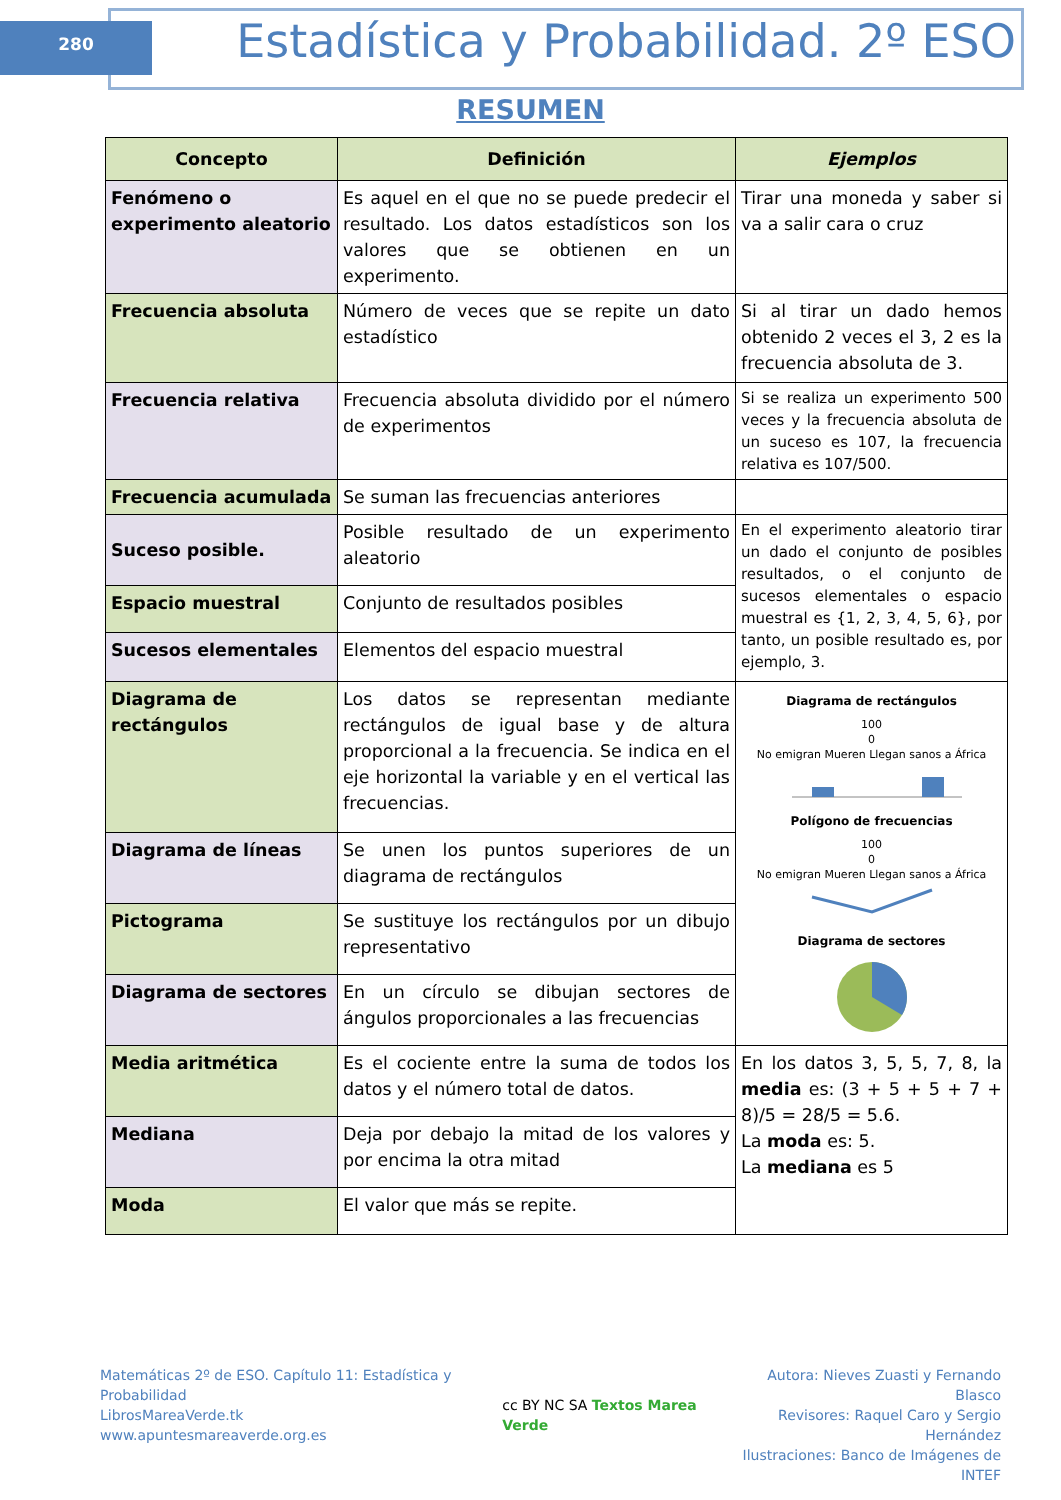280
Estadística y Probabilidad. 2º ESO
RESUMEN
| Concepto | Definición | Ejemplos |
| --- | --- | --- |
| Fenómeno o experimento aleatorio | Es aquel en el que no se puede predecir el resultado. Los datos estadísticos son los valores que se obtienen en un experimento. | Tirar una moneda y saber si va a salir cara o cruz |
| Frecuencia absoluta | Número de veces que se repite un dato estadístico | Si al tirar un dado hemos obtenido 2 veces el 3, 2 es la frecuencia absoluta de 3. |
| Frecuencia relativa | Frecuencia absoluta dividido por el número de experimentos | Si se realiza un experimento 500 veces y la frecuencia absoluta de un suceso es 107, la frecuencia relativa es 107/500. |
| Frecuencia acumulada | Se suman las frecuencias anteriores | |
| Suceso posible. | Posible resultado de un experimento aleatorio | En el experimento aleatorio tirar un dado el conjunto de posibles resultados, o el conjunto de sucesos elementales o espacio muestral es {1, 2, 3, 4, 5, 6}, por tanto, un posible resultado es, por ejemplo, 3. |
| Espacio muestral | Conjunto de resultados posibles | |
| Sucesos elementales | Elementos del espacio muestral | |
| Diagrama de rectángulos | Los datos se representan mediante rectángulos de igual base y de altura proporcional a la frecuencia. Se indica en el eje horizontal la variable y en el vertical las frecuencias. | Diagrama de rectángulos 100 0 No emigran Mueren Llegan sanos a África Polígono de frecuencias 100 0 No emigran Mueren Llegan sanos a África Diagrama de sectores |
| Diagrama de líneas | Se unen los puntos superiores de un diagrama de rectángulos | |
| Pictograma | Se sustituye los rectángulos por un dibujo representativo | |
| Diagrama de sectores | En un círculo se dibujan sectores de ángulos proporcionales a las frecuencias | |
| Media aritmética | Es el cociente entre la suma de todos los datos y el número total de datos. | En los datos 3, 5, 5, 7, 8, la media es: (3 + 5 + 5 + 7 + 8)/5 = 28/5 = 5.6. La moda es: 5. La mediana es 5 |
| Mediana | Deja por debajo la mitad de los valores y por encima la otra mitad | |
| Moda | El valor que más se repite. | |
Matemáticas 2º de ESO. Capítulo 11: Estadística y Probabilidad
LibrosMareaVerde.tk
www.apuntesmareaverde.org.es
cc BY NC SA Textos Marea Verde
Autora: Nieves Zuasti y Fernando Blasco
Revisores: Raquel Caro y Sergio Hernández
Ilustraciones: Banco de Imágenes de INTEF